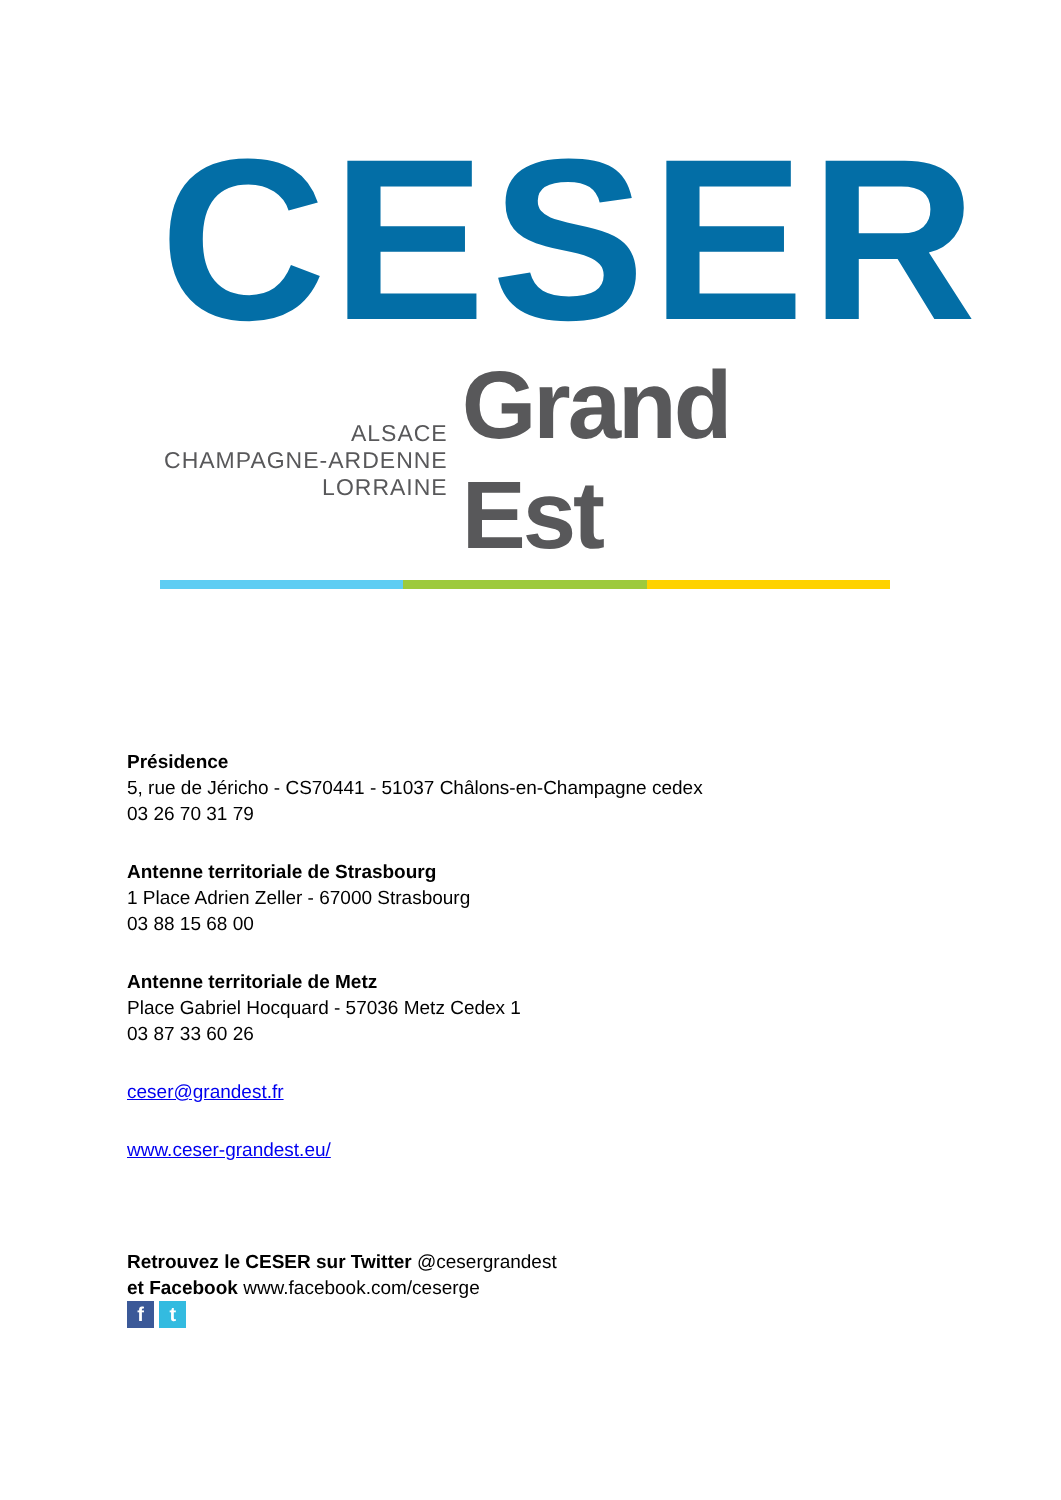CESER
ALSACE
CHAMPAGNE-ARDENNE
LORRAINE
Grand Est
Présidence
5, rue de Jéricho - CS70441 - 51037 Châlons-en-Champagne cedex
03 26 70 31 79
Antenne territoriale de Strasbourg
1 Place Adrien Zeller - 67000 Strasbourg
03 88 15 68 00
Antenne territoriale de Metz
Place Gabriel Hocquard - 57036 Metz Cedex 1
03 87 33 60 26
ceser@grandest.fr
www.ceser-grandest.eu/
Retrouvez le CESER sur Twitter @cesergrandest
et Facebook www.facebook.com/ceserge
f t